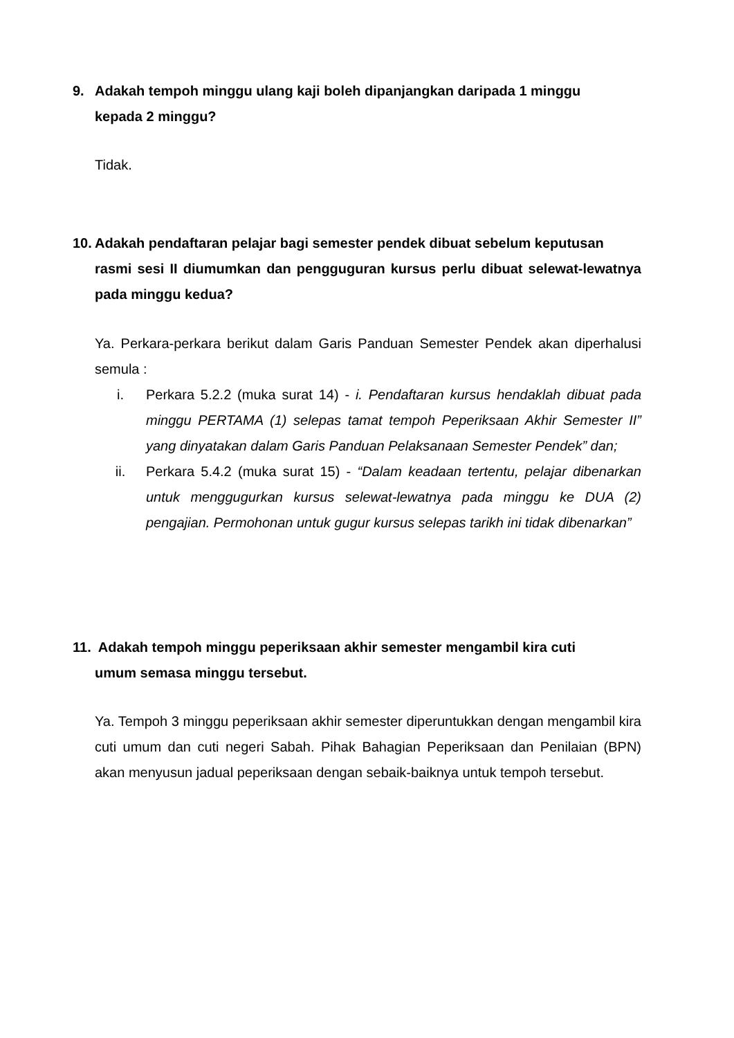9. Adakah tempoh minggu ulang kaji boleh dipanjangkan daripada 1 minggu
kepada 2 minggu?
Tidak.
10. Adakah pendaftaran pelajar bagi semester pendek dibuat sebelum keputusan
rasmi sesi II diumumkan dan pengguguran kursus perlu dibuat selewat-lewatnya pada minggu kedua?
Ya. Perkara-perkara berikut dalam Garis Panduan Semester Pendek akan diperhalusi semula :
i. Perkara 5.2.2 (muka surat 14) - i. Pendaftaran kursus hendaklah dibuat pada minggu PERTAMA (1) selepas tamat tempoh Peperiksaan Akhir Semester II” yang dinyatakan dalam Garis Panduan Pelaksanaan Semester Pendek” dan;
ii. Perkara 5.4.2 (muka surat 15) - “Dalam keadaan tertentu, pelajar dibenarkan untuk menggugurkan kursus selewat-lewatnya pada minggu ke DUA (2) pengajian. Permohonan untuk gugur kursus selepas tarikh ini tidak dibenarkan”
11. Adakah tempoh minggu peperiksaan akhir semester mengambil kira cuti
umum semasa minggu tersebut.
Ya. Tempoh 3 minggu peperiksaan akhir semester diperuntukkan dengan mengambil kira cuti umum dan cuti negeri Sabah. Pihak Bahagian Peperiksaan dan Penilaian (BPN) akan menyusun jadual peperiksaan dengan sebaik-baiknya untuk tempoh tersebut.